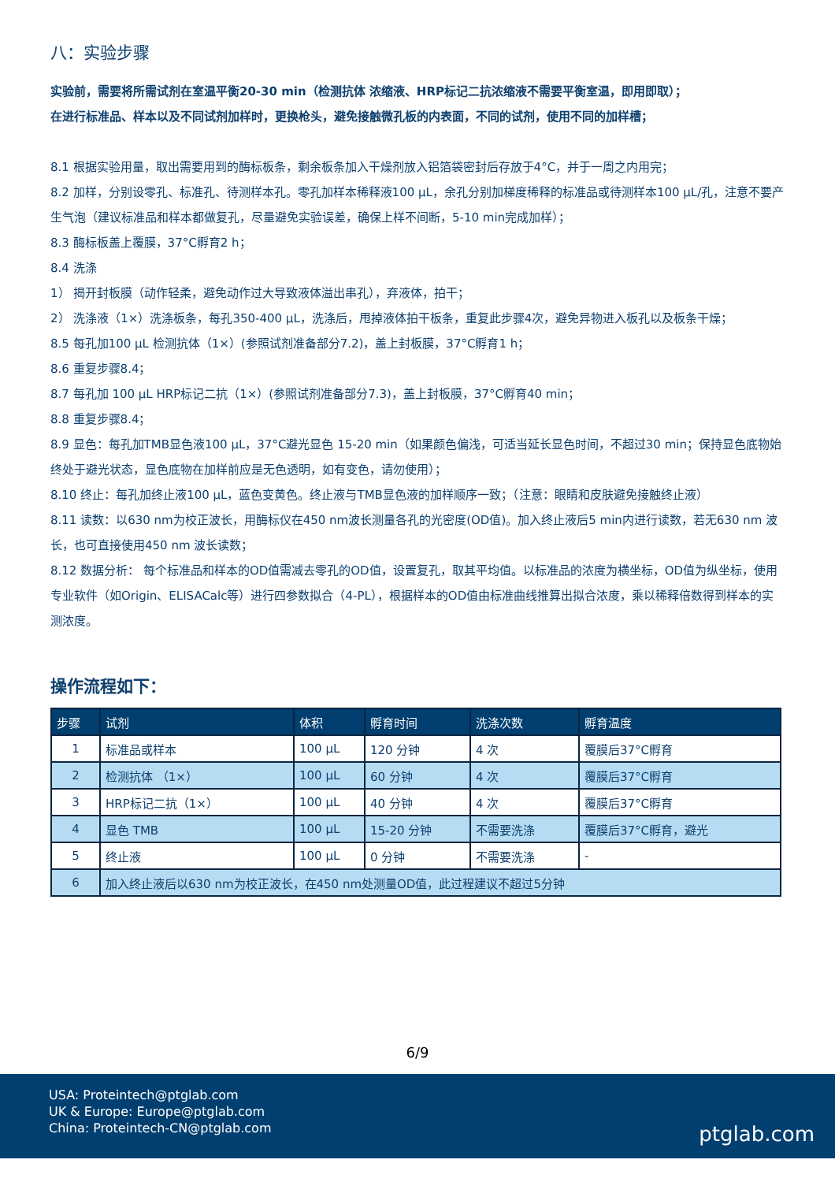八：实验步骤
实验前，需要将所需试剂在室温平衡20-30 min（检测抗体 浓缩液、HRP标记二抗浓缩液不需要平衡室温，即用即取）；
在进行标准品、样本以及不同试剂加样时，更换枪头，避免接触微孔板的内表面，不同的试剂，使用不同的加样槽；
8.1 根据实验用量，取出需要用到的酶标板条，剩余板条加入干燥剂放入铝箔袋密封后存放于4°C，并于一周之内用完；
8.2 加样，分别设零孔、标准孔、待测样本孔。零孔加样本稀释液100 µL，余孔分别加梯度稀释的标准品或待测样本100 µL/孔，注意不要产生气泡（建议标准品和样本都做复孔，尽量避免实验误差，确保上样不间断，5-10 min完成加样）；
8.3 酶标板盖上覆膜，37°C孵育2 h；
8.4 洗涤
1） 揭开封板膜（动作轻柔，避免动作过大导致液体溢出串孔），弃液体，拍干；
2） 洗涤液（1×）洗涤板条，每孔350-400 µL，洗涤后，甩掉液体拍干板条，重复此步骤4次，避免异物进入板孔以及板条干燥；
8.5 每孔加100 µL 检测抗体（1×）(参照试剂准备部分7.2)，盖上封板膜，37°C孵育1 h；
8.6 重复步骤8.4；
8.7 每孔加 100 µL HRP标记二抗（1×）(参照试剂准备部分7.3)，盖上封板膜，37°C孵育40 min；
8.8 重复步骤8.4；
8.9 显色：每孔加TMB显色液100 µL，37°C避光显色 15-20 min（如果颜色偏浅，可适当延长显色时间，不超过30 min；保持显色底物始终处于避光状态，显色底物在加样前应是无色透明，如有变色，请勿使用）；
8.10 终止：每孔加终止液100 µL，蓝色变黄色。终止液与TMB显色液的加样顺序一致；（注意：眼睛和皮肤避免接触终止液）
8.11 读数：以630 nm为校正波长，用酶标仪在450 nm波长测量各孔的光密度(OD值)。加入终止液后5 min内进行读数，若无630 nm 波长，也可直接使用450 nm 波长读数；
8.12 数据分析： 每个标准品和样本的OD值需减去零孔的OD值，设置复孔，取其平均值。以标准品的浓度为横坐标，OD值为纵坐标，使用专业软件（如Origin、ELISACalc等）进行四参数拟合（4-PL），根据样本的OD值由标准曲线推算出拟合浓度，乘以稀释倍数得到样本的实测浓度。
操作流程如下：
| 步骤 | 试剂 | 体积 | 孵育时间 | 洗涤次数 | 孵育温度 |
| --- | --- | --- | --- | --- | --- |
| 1 | 标准品或样本 | 100 µL | 120 分钟 | 4 次 | 覆膜后37°C孵育 |
| 2 | 检测抗体 （1×） | 100 µL | 60 分钟 | 4 次 | 覆膜后37°C孵育 |
| 3 | HRP标记二抗（1×） | 100 µL | 40 分钟 | 4 次 | 覆膜后37°C孵育 |
| 4 | 显色 TMB | 100 µL | 15-20 分钟 | 不需要洗涤 | 覆膜后37°C孵育，避光 |
| 5 | 终止液 | 100 µL | 0 分钟 | 不需要洗涤 | - |
| 6 | 加入终止液后以630 nm为校正波长，在450 nm处测量OD值，此过程建议不超过5分钟 | | | | |
6/9
USA: Proteintech@ptglab.com
UK & Europe: Europe@ptglab.com
China: Proteintech-CN@ptglab.com
ptglab.com